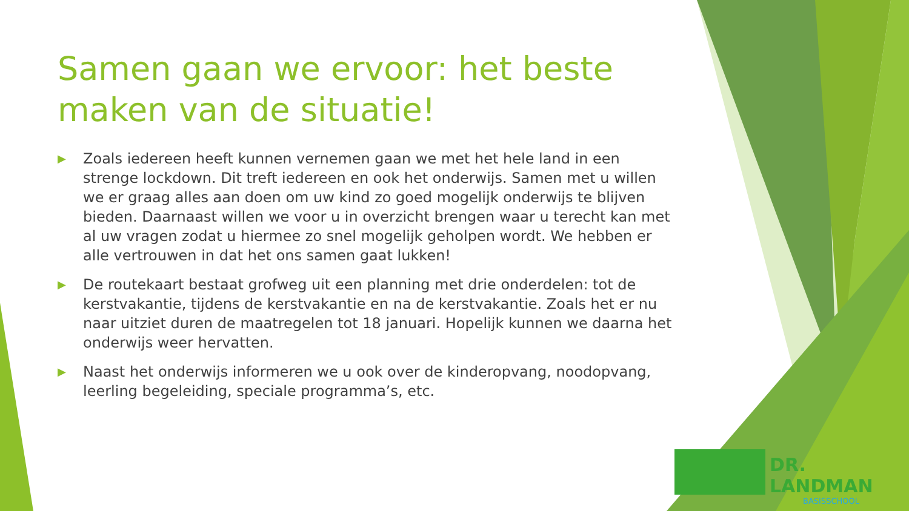Samen gaan we ervoor: het beste maken van de situatie!
▶ Zoals iedereen heeft kunnen vernemen gaan we met het hele land in een strenge lockdown. Dit treft iedereen en ook het onderwijs. Samen met u willen we er graag alles aan doen om uw kind zo goed mogelijk onderwijs te blijven bieden. Daarnaast willen we voor u in overzicht brengen waar u terecht kan met al uw vragen zodat u hiermee zo snel mogelijk geholpen wordt. We hebben er alle vertrouwen in dat het ons samen gaat lukken!
▶ De routekaart bestaat grofweg uit een planning met drie onderdelen: tot de kerstvakantie, tijdens de kerstvakantie en na de kerstvakantie. Zoals het er nu naar uitziet duren de maatregelen tot 18 januari. Hopelijk kunnen we daarna het onderwijs weer hervatten.
▶ Naast het onderwijs informeren we u ook over de kinderopvang, noodopvang, leerling begeleiding, speciale programma’s, etc.
DR. LANDMAN
BASISSCHOOL